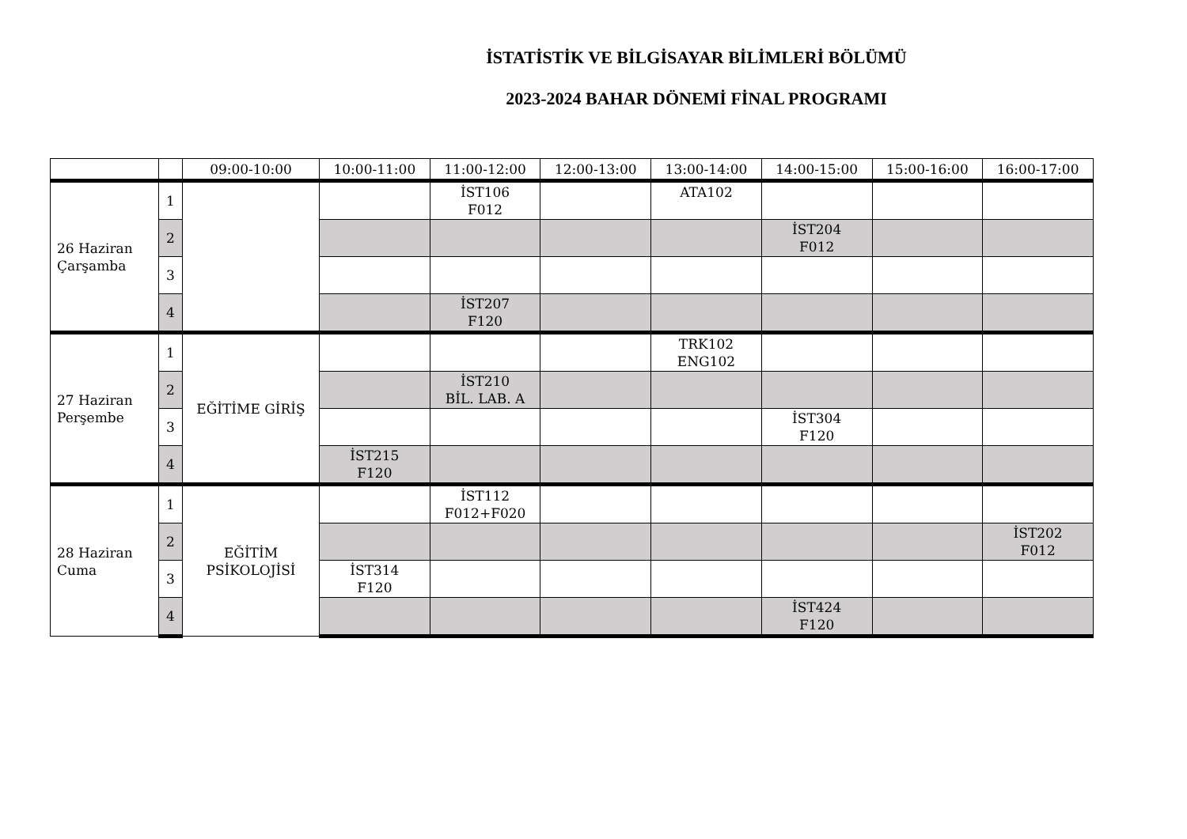İSTATİSTİK VE BİLGİSAYAR BİLİMLERİ BÖLÜMÜ
2023-2024 BAHAR DÖNEMİ FİNAL PROGRAMI
| | | 09:00-10:00 | 10:00-11:00 | 11:00-12:00 | 12:00-13:00 | 13:00-14:00 | 14:00-15:00 | 15:00-16:00 | 16:00-17:00 |
| --- | --- | --- | --- | --- | --- | --- | --- | --- | --- |
| 26 Haziran Çarşamba | 1 | | | İST106 F012 | | ATA102 | | | |
| | 2 | | | | | | İST204 F012 | | |
| | 3 | | | | | | | | |
| | 4 | | | İST207 F120 | | | | | |
| 27 Haziran Perşembe | 1 | EĞİTİME GİRİŞ | | | | TRK102 ENG102 | | | |
| | 2 | | | İST210 BİL. LAB. A | | | | | |
| | 3 | | | | | | İST304 F120 | | |
| | 4 | | İST215 F120 | | | | | | |
| 28 Haziran Cuma | 1 | EĞİTİM PSİKOLOJİSİ | | İST112 F012+F020 | | | | | |
| | 2 | | | | | | | | İST202 F012 |
| | 3 | | İST314 F120 | | | | | | |
| | 4 | | | | | | İST424 F120 | | |